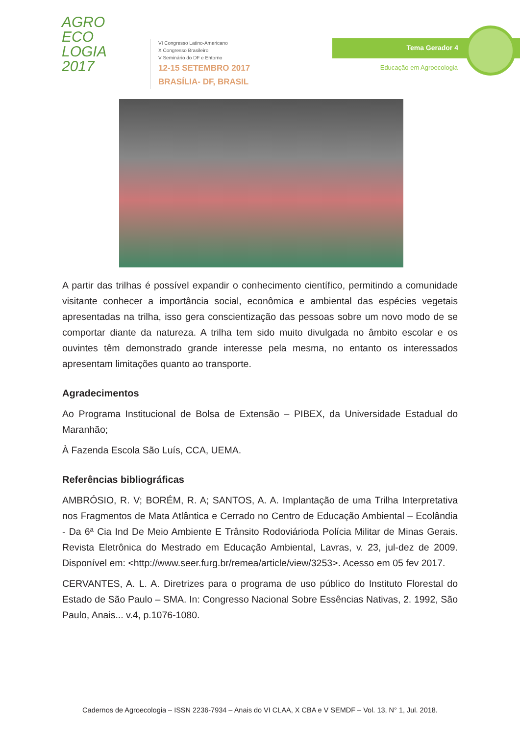AGRO
ECO
LOGIA
2017
VI Congresso Latino-Americano
X Congresso Brasileiro
V Seminário do DF e Entorno
12-15 SETEMBRO 2017
BRASÍLIA- DF, BRASIL
Tema Gerador 4
Educação em Agroecologia
A partir das trilhas é possível expandir o conhecimento científico, permitindo a comunidade visitante conhecer a importância social, econômica e ambiental das espécies vegetais apresentadas na trilha, isso gera conscientização das pessoas sobre um novo modo de se comportar diante da natureza. A trilha tem sido muito divulgada no âmbito escolar e os ouvintes têm demonstrado grande interesse pela mesma, no entanto os interessados apresentam limitações quanto ao transporte.
Agradecimentos
Ao Programa Institucional de Bolsa de Extensão – PIBEX, da Universidade Estadual do Maranhão;
À Fazenda Escola São Luís, CCA, UEMA.
Referências bibliográficas
AMBRÓSIO, R. V; BORÉM, R. A; SANTOS, A. A. Implantação de uma Trilha Interpretativa nos Fragmentos de Mata Atlântica e Cerrado no Centro de Educação Ambiental – Ecolândia - Da 6ª Cia Ind De Meio Ambiente E Trânsito Rodoviárioda Polícia Militar de Minas Gerais. Revista Eletrônica do Mestrado em Educação Ambiental, Lavras, v. 23, jul-dez de 2009. Disponível em: <http://www.seer.furg.br/remea/article/view/3253>. Acesso em 05 fev 2017.
CERVANTES, A. L. A. Diretrizes para o programa de uso público do Instituto Florestal do Estado de São Paulo – SMA. In: Congresso Nacional Sobre Essências Nativas, 2. 1992, São Paulo, Anais... v.4, p.1076-1080.
Cadernos de Agroecologia – ISSN 2236-7934 – Anais do VI CLAA, X CBA e V SEMDF – Vol. 13, N° 1, Jul. 2018.